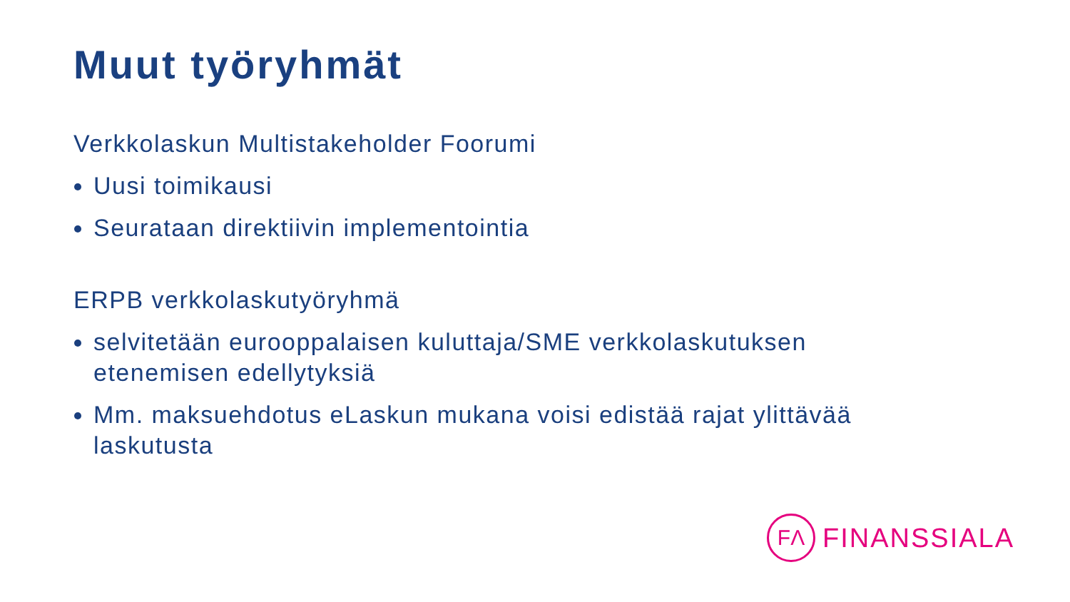Muut työryhmät
Verkkolaskun Multistakeholder Foorumi
Uusi toimikausi
Seurataan direktiivin implementointia
ERPB verkkolaskutyöryhmä
selvitetään eurooppalaisen kuluttaja/SME verkkolaskutuksen etenemisen edellytyksiä
Mm. maksuehdotus eLaskun mukana voisi edistää rajat ylittävää laskutusta
FΛ
FINANSSIALA